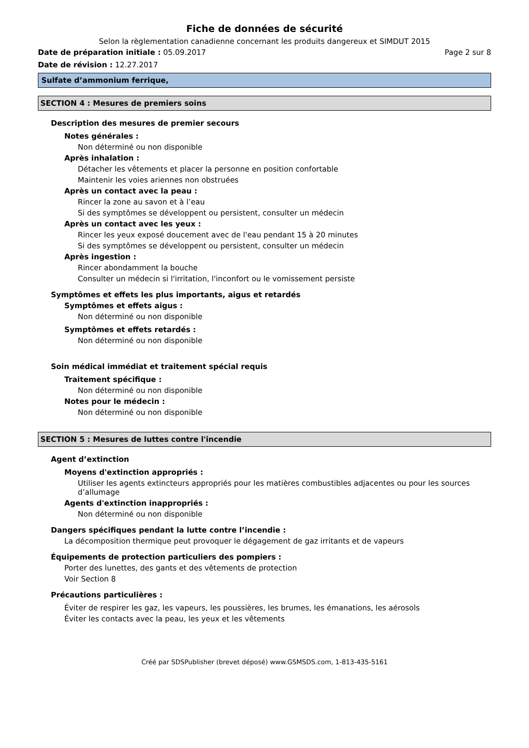Fiche de données de sécurité
Selon la règlementation canadienne concernant les produits dangereux et SIMDUT 2015
Date de préparation initiale : 05.09.2017 Page 2 sur 8
Date de révision : 12.27.2017
Sulfate d’ammonium ferrique,
SECTION 4 : Mesures de premiers soins
Description des mesures de premier secours
Notes générales :
Non déterminé ou non disponible
Après inhalation :
Détacher les vêtements et placer la personne en position confortable
Maintenir les voies ariennes non obstruées
Après un contact avec la peau :
Rincer la zone au savon et à l’eau
Si des symptômes se développent ou persistent, consulter un médecin
Après un contact avec les yeux :
Rincer les yeux exposé doucement avec de l'eau pendant 15 à 20 minutes
Si des symptômes se développent ou persistent, consulter un médecin
Après ingestion :
Rincer abondamment la bouche
Consulter un médecin si l'irritation, l'inconfort ou le vomissement persiste
Symptômes et effets les plus importants, aigus et retardés
Symptômes et effets aigus :
Non déterminé ou non disponible
Symptômes et effets retardés :
Non déterminé ou non disponible
Soin médical immédiat et traitement spécial requis
Traitement spécifique :
Non déterminé ou non disponible
Notes pour le médecin :
Non déterminé ou non disponible
SECTION 5 : Mesures de luttes contre l'incendie
Agent d’extinction
Moyens d'extinction appropriés :
Utiliser les agents extincteurs appropriés pour les matières combustibles adjacentes ou pour les sources d’allumage
Agents d'extinction inappropriés :
Non déterminé ou non disponible
Dangers spécifiques pendant la lutte contre l’incendie :
La décomposition thermique peut provoquer le dégagement de gaz irritants et de vapeurs
Équipements de protection particuliers des pompiers :
Porter des lunettes, des gants et des vêtements de protection
Voir Section 8
Précautions particulières :
Éviter de respirer les gaz, les vapeurs, les poussières, les brumes, les émanations, les aérosols
Éviter les contacts avec la peau, les yeux et les vêtements
Créé par SDSPublisher (brevet déposé) www.GSMSDS.com, 1-813-435-5161